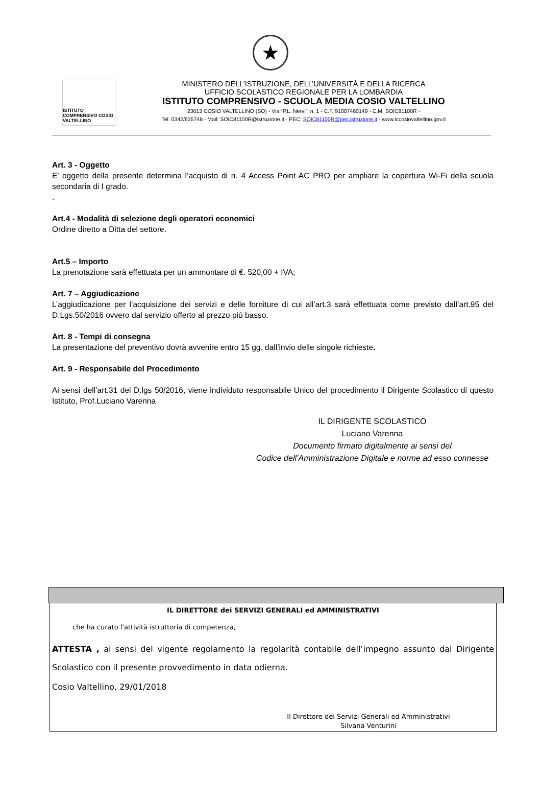★
ISTITUTO COMPRENSIVO COSIO VALTELLINO
MINISTERO DELL’ISTRUZIONE, DELL’UNIVERSITÀ E DELLA RICERCA
UFFICIO SCOLASTICO REGIONALE PER LA LOMBARDIA
ISTITUTO COMPRENSIVO - SCUOLA MEDIA COSIO VALTELLINO
23013 COSIO VALTELLINO (SO) - Via “P.L. Nervi”, n. 1 - C.F. 91007460149 - C.M. SOIC81100R -
Tel: 0342/635748 - Mail: SOIC81100R@istruzione.it - PEC: SOIC81100R@pec.istruzione.it - www.iccosiovaltellino.gov.it
Art. 3 - Oggetto
E’ oggetto della presente determina l’acquisto di n. 4 Access Point AC PRO per ampliare la copertura Wi-Fi della scuola secondaria di I grado.
.
Art.4 - Modalità di selezione degli operatori economici
Ordine diretto a Ditta del settore.
Art.5 – Importo
La prenotazione sarà effettuata per un ammontare di €. 520,00 + IVA;
Art. 7 – Aggiudicazione
L’aggiudicazione per l’acquisizione dei servizi e delle forniture di cui all’art.3 sarà effettuata come previsto dall’art.95 del D.Lgs.50/2016 ovvero dal servizio offerto al prezzo più basso.
Art. 8 - Tempi di consegna
La presentazione del preventivo dovrà avvenire entro 15 gg. dall’invio delle singole richieste.
Art. 9 - Responsabile del Procedimento
Ai sensi dell’art.31 del D.lgs 50/2016, viene individuto responsabile Unico del procedimento il Dirigente Scolastico di questo Istituto, Prof.Luciano Varenna
IL DIRIGENTE SCOLASTICO
Luciano Varenna
Documento firmato digitalmente ai sensi del
Codice dell’Amministrazione Digitale e norme ad esso connesse
IL DIRETTORE dei SERVIZI GENERALI ed AMMINISTRATIVI
che ha curato l'attività istruttoria di competenza,
ATTESTA , ai sensi del vigente regolamento la regolarità contabile dell’impegno assunto dal Dirigente Scolastico con il presente provvedimento in data odierna.
Cosio Valtellino, 29/01/2018
Il Direttore dei Servizi Generali ed Amministrativi
Silvana Venturini